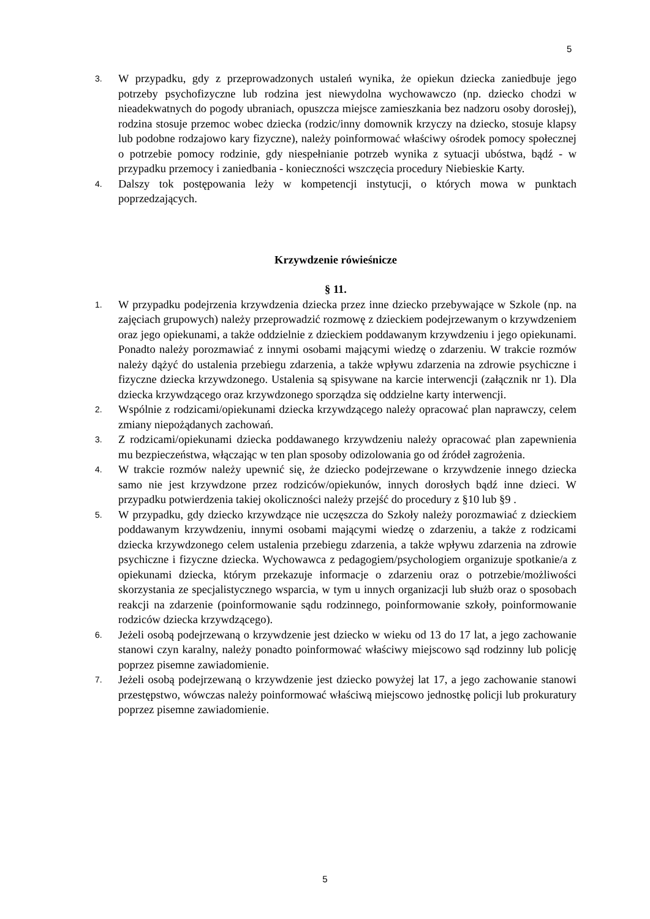5
3. W przypadku, gdy z przeprowadzonych ustaleń wynika, że opiekun dziecka zaniedbuje jego potrzeby psychofizyczne lub rodzina jest niewydolna wychowawczo (np. dziecko chodzi w nieadekwatnych do pogody ubraniach, opuszcza miejsce zamieszkania bez nadzoru osoby dorosłej), rodzina stosuje przemoc wobec dziecka (rodzic/inny domownik krzyczy na dziecko, stosuje klapsy lub podobne rodzajowo kary fizyczne), należy poinformować właściwy ośrodek pomocy społecznej o potrzebie pomocy rodzinie, gdy niespełnianie potrzeb wynika z sytuacji ubóstwa, bądź - w przypadku przemocy i zaniedbania - konieczności wszczęcia procedury Niebieskie Karty.
4. Dalszy tok postępowania leży w kompetencji instytucji, o których mowa w punktach poprzedzających.
Krzywdzenie rówieśnicze
§ 11.
1. W przypadku podejrzenia krzywdzenia dziecka przez inne dziecko przebywające w Szkole (np. na zajęciach grupowych) należy przeprowadzić rozmowę z dzieckiem podejrzewanym o krzywdzeniem oraz jego opiekunami, a także oddzielnie z dzieckiem poddawanym krzywdzeniu i jego opiekunami. Ponadto należy porozmawiać z innymi osobami mającymi wiedzę o zdarzeniu. W trakcie rozmów należy dążyć do ustalenia przebiegu zdarzenia, a także wpływu zdarzenia na zdrowie psychiczne i fizyczne dziecka krzywdzonego. Ustalenia są spisywane na karcie interwencji (załącznik nr 1). Dla dziecka krzywdzącego oraz krzywdzonego sporządza się oddzielne karty interwencji.
2. Wspólnie z rodzicami/opiekunami dziecka krzywdzącego należy opracować plan naprawczy, celem zmiany niepożądanych zachowań.
3. Z rodzicami/opiekunami dziecka poddawanego krzywdzeniu należy opracować plan zapewnienia mu bezpieczeństwa, włączając w ten plan sposoby odizolowania go od źródeł zagrożenia.
4. W trakcie rozmów należy upewnić się, że dziecko podejrzewane o krzywdzenie innego dziecka samo nie jest krzywdzone przez rodziców/opiekunów, innych dorosłych bądź inne dzieci. W przypadku potwierdzenia takiej okoliczności należy przejść do procedury z §10 lub §9 .
5. W przypadku, gdy dziecko krzywdzące nie uczęszcza do Szkoły należy porozmawiać z dzieckiem poddawanym krzywdzeniu, innymi osobami mającymi wiedzę o zdarzeniu, a także z rodzicami dziecka krzywdzonego celem ustalenia przebiegu zdarzenia, a także wpływu zdarzenia na zdrowie psychiczne i fizyczne dziecka. Wychowawca z pedagogiem/psychologiem organizuje spotkanie/a z opiekunami dziecka, którym przekazuje informacje o zdarzeniu oraz o potrzebie/możliwości skorzystania ze specjalistycznego wsparcia, w tym u innych organizacji lub służb oraz o sposobach reakcji na zdarzenie (poinformowanie sądu rodzinnego, poinformowanie szkoły, poinformowanie rodziców dziecka krzywdzącego).
6. Jeżeli osobą podejrzewaną o krzywdzenie jest dziecko w wieku od 13 do 17 lat, a jego zachowanie stanowi czyn karalny, należy ponadto poinformować właściwy miejscowo sąd rodzinny lub policję poprzez pisemne zawiadomienie.
7. Jeżeli osobą podejrzewaną o krzywdzenie jest dziecko powyżej lat 17, a jego zachowanie stanowi przestępstwo, wówczas należy poinformować właściwą miejscowo jednostkę policji lub prokuratury poprzez pisemne zawiadomienie.
5